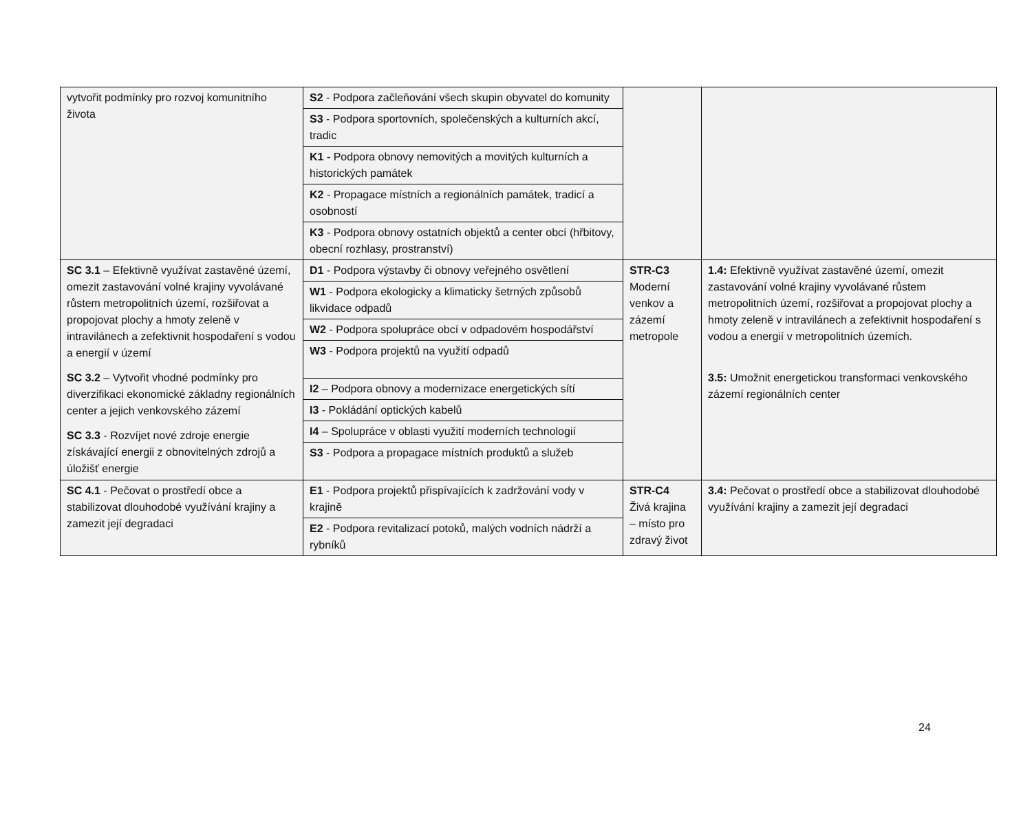| vytvořit podmínky pro rozvoj komunitního života | S2 - Podpora začleňování všech skupin obyvatel do komunity | | |
| | S3 - Podpora sportovních, společenských a kulturních akcí, tradic | | |
| | K1 - Podpora obnovy nemovitých a movitých kulturních a historických památek | | |
| | K2 - Propagace místních a regionálních památek, tradicí a osobností | | |
| | K3 - Podpora obnovy ostatních objektů a center obcí (hřbitovy, obecní rozhlasy, prostranství) | | |
| SC 3.1 – Efektivně využívat zastavěné území, omezit zastavování volné krajiny vyvolávané růstem metropolitních území, rozšiřovat a propojovat plochy a hmoty zeleně v intravilánech a zefektivnit hospodaření s vodou a energií v území SC 3.2 – Vytvořit vhodné podmínky pro diverzifikaci ekonomické základny regionálních center a jejich venkovského zázemí SC 3.3 - Rozvíjet nové zdroje energie získávající energii z obnovitelných zdrojů a úložišť energie | D1 - Podpora výstavby či obnovy veřejného osvětlení | STR-C3 Moderní venkov a zázemí metropole | 1.4: Efektivně využívat zastavěné území, omezit zastavování volné krajiny vyvolávané růstem metropolitních území, rozšiřovat a propojovat plochy a hmoty zeleně v intravilánech a zefektivnit hospodaření s vodou a energií v metropolitních územích. 3.5: Umožnit energetickou transformaci venkovského zázemí regionálních center |
| | W1 - Podpora ekologicky a klimaticky šetrných způsobů likvidace odpadů | | |
| | W2 - Podpora spolupráce obcí v odpadovém hospodářství | | |
| | W3 - Podpora projektů na využití odpadů | | |
| | I2 – Podpora obnovy a modernizace energetických sítí | | |
| | I3 - Pokládání optických kabelů | | |
| | I4 – Spolupráce v oblasti využití moderních technologií | | |
| | S3 - Podpora a propagace místních produktů a služeb | | |
| SC 4.1 - Pečovat o prostředí obce a stabilizovat dlouhodobé využívání krajiny a zamezit její degradaci | E1 - Podpora projektů přispívajících k zadržování vody v krajině | STR-C4 Živá krajina – místo pro zdravý život | 3.4: Pečovat o prostředí obce a stabilizovat dlouhodobé využívání krajiny a zamezit její degradaci |
| | E2 - Podpora revitalizací potoků, malých vodních nádrží a rybníků | | |
24